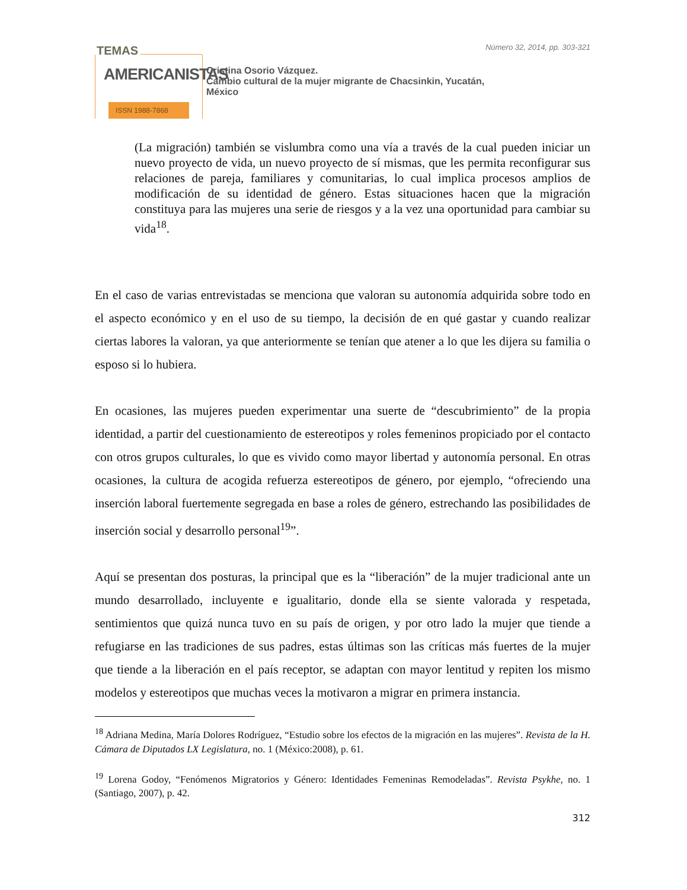TEMAS
AMERICANISTAS
ISSN 1988-7868
Cristina Osorio Vázquez.
Cambio cultural de la mujer migrante de Chacsinkin, Yucatán,
México
Número 32, 2014, pp. 303-321
(La migración) también se vislumbra como una vía a través de la cual pueden iniciar un nuevo proyecto de vida, un nuevo proyecto de sí mismas, que les permita reconfigurar sus relaciones de pareja, familiares y comunitarias, lo cual implica procesos amplios de modificación de su identidad de género. Estas situaciones hacen que la migración constituya para las mujeres una serie de riesgos y a la vez una oportunidad para cambiar su vida<sup>18</sup>.
En el caso de varias entrevistadas se menciona que valoran su autonomía adquirida sobre todo en el aspecto económico y en el uso de su tiempo, la decisión de en qué gastar y cuando realizar ciertas labores la valoran, ya que anteriormente se tenían que atener a lo que les dijera su familia o esposo si lo hubiera.
En ocasiones, las mujeres pueden experimentar una suerte de “descubrimiento” de la propia identidad, a partir del cuestionamiento de estereotipos y roles femeninos propiciado por el contacto con otros grupos culturales, lo que es vivido como mayor libertad y autonomía personal. En otras ocasiones, la cultura de acogida refuerza estereotipos de género, por ejemplo, “ofreciendo una inserción laboral fuertemente segregada en base a roles de género, estrechando las posibilidades de inserción social y desarrollo personal<sup>19</sup>”.
Aquí se presentan dos posturas, la principal que es la “liberación” de la mujer tradicional ante un mundo desarrollado, incluyente e igualitario, donde ella se siente valorada y respetada, sentimientos que quizá nunca tuvo en su país de origen, y por otro lado la mujer que tiende a refugiarse en las tradiciones de sus padres, estas últimas son las críticas más fuertes de la mujer que tiende a la liberación en el país receptor, se adaptan con mayor lentitud y repiten los mismo modelos y estereotipos que muchas veces la motivaron a migrar en primera instancia.
<sup>18</sup> Adriana Medina, María Dolores Rodríguez, “Estudio sobre los efectos de la migración en las mujeres”. Revista de la H. Cámara de Diputados LX Legislatura, no. 1 (México:2008), p. 61.
<sup>19</sup> Lorena Godoy, “Fenómenos Migratorios y Género: Identidades Femeninas Remodeladas”. Revista Psykhe, no. 1 (Santiago, 2007), p. 42.
312